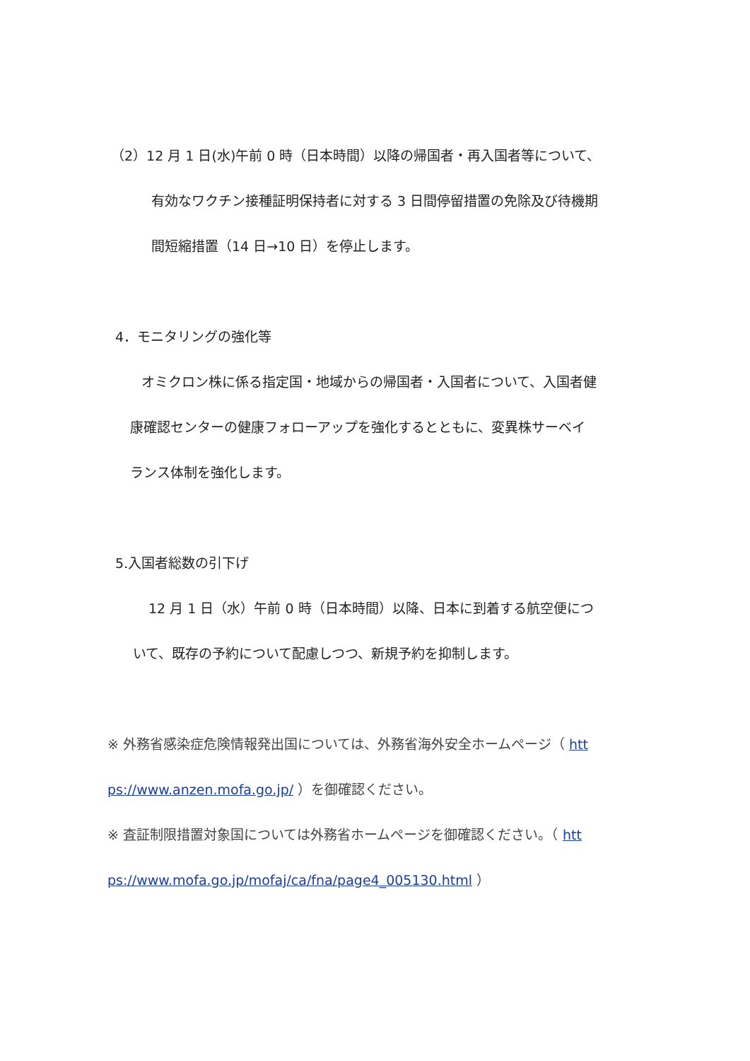（2）12 月 1 日(水)午前 0 時（日本時間）以降の帰国者・再入国者等について、
有効なワクチン接種証明保持者に対する 3 日間停留措置の免除及び待機期
間短縮措置（14 日→10 日）を停止します。
4．モニタリングの強化等
オミクロン株に係る指定国・地域からの帰国者・入国者について、入国者健
康確認センターの健康フォローアップを強化するとともに、変異株サーベイ
ランス体制を強化します。
5.入国者総数の引下げ
12 月 1 日（水）午前 0 時（日本時間）以降、日本に到着する航空便につ
いて、既存の予約について配慮しつつ、新規予約を抑制します。
※ 外務省感染症危険情報発出国については、外務省海外安全ホームページ（ htt
ps://www.anzen.mofa.go.jp/ ）を御確認ください。
※ 査証制限措置対象国については外務省ホームページを御確認ください。（ htt
ps://www.mofa.go.jp/mofaj/ca/fna/page4_005130.html ）